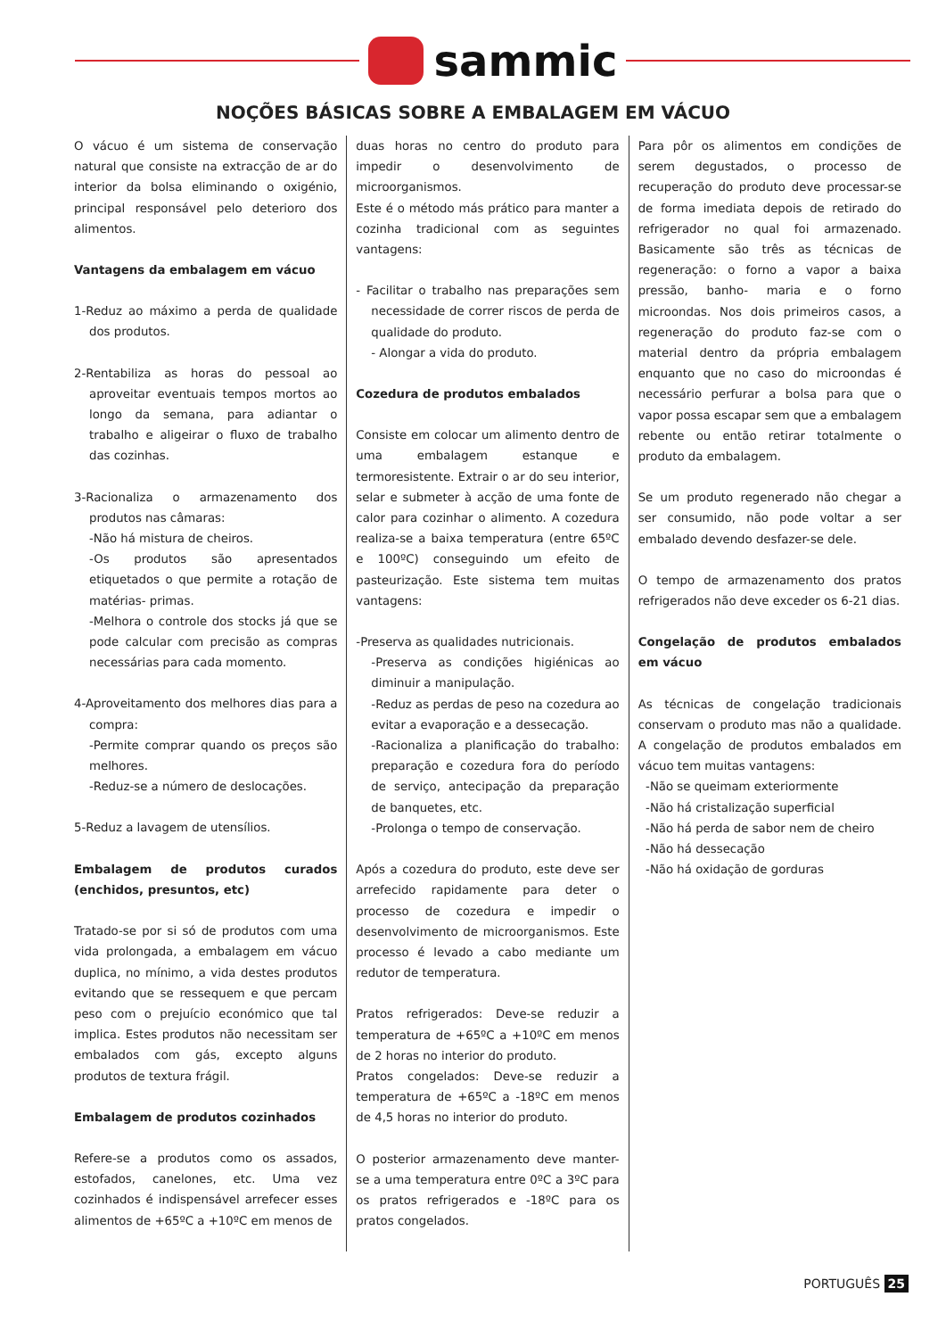sammic
NOÇÕES BÁSICAS SOBRE A EMBALAGEM EM VÁCUO
O vácuo é um sistema de conservação natural que consiste na extracção de ar do interior da bolsa eliminando o oxigénio, principal responsável pelo deterioro dos alimentos.
Vantagens da embalagem em vácuo
1-Reduz ao máximo a perda de qualidade dos produtos.
2-Rentabiliza as horas do pessoal ao aproveitar eventuais tempos mortos ao longo da semana, para adiantar o trabalho e aligeirar o fluxo de trabalho das cozinhas.
3-Racionaliza o armazenamento dos produtos nas câmaras:
-Não há mistura de cheiros.
-Os produtos são apresentados etiquetados o que permite a rotação de matérias- primas.
-Melhora o controle dos stocks já que se pode calcular com precisão as compras necessárias para cada momento.
4-Aproveitamento dos melhores dias para a compra:
-Permite comprar quando os preços são melhores.
-Reduz-se a número de deslocações.
5-Reduz a lavagem de utensílios.
Embalagem de produtos curados (enchidos, presuntos, etc)
Tratado-se por si só de produtos com uma vida prolongada, a embalagem em vácuo duplica, no mínimo, a vida destes produtos evitando que se ressequem e que percam peso com o prejuício económico que tal implica. Estes produtos não necessitam ser embalados com gás, excepto alguns produtos de textura frágil.
Embalagem de produtos cozinhados
Refere-se a produtos como os assados, estofados, canelones, etc. Uma vez cozinhados é indispensável arrefecer esses alimentos de +65ºC a +10ºC em menos de
duas horas no centro do produto para impedir o desenvolvimento de microorganismos.
Este é o método más prático para manter a cozinha tradicional com as seguintes vantagens:
- Facilitar o trabalho nas preparações sem necessidade de correr riscos de perda de qualidade do produto.
- Alongar a vida do produto.
Cozedura de produtos embalados
Consiste em colocar um alimento dentro de uma embalagem estanque e termoresistente. Extrair o ar do seu interior, selar e submeter à acção de uma fonte de calor para cozinhar o alimento. A cozedura realiza-se a baixa temperatura (entre 65ºC e 100ºC) conseguindo um efeito de pasteurização. Este sistema tem muitas vantagens:
-Preserva as qualidades nutricionais.
-Preserva as condições higiénicas ao diminuir a manipulação.
-Reduz as perdas de peso na cozedura ao evitar a evaporação e a dessecação.
-Racionaliza a planificação do trabalho: preparação e cozedura fora do período de serviço, antecipação da preparação de banquetes, etc.
-Prolonga o tempo de conservação.
Após a cozedura do produto, este deve ser arrefecido rapidamente para deter o processo de cozedura e impedir o desenvolvimento de microorganismos. Este processo é levado a cabo mediante um redutor de temperatura.
Pratos refrigerados: Deve-se reduzir a temperatura de +65ºC a +10ºC em menos de 2 horas no interior do produto.
Pratos congelados: Deve-se reduzir a temperatura de +65ºC a -18ºC em menos de 4,5 horas no interior do produto.
O posterior armazenamento deve manter-se a uma temperatura entre 0ºC a 3ºC para os pratos refrigerados e -18ºC para os pratos congelados.
Para pôr os alimentos em condições de serem degustados, o processo de recuperação do produto deve processar-se de forma imediata depois de retirado do refrigerador no qual foi armazenado. Basicamente são três as técnicas de regeneração: o forno a vapor a baixa pressão, banho- maria e o forno microondas. Nos dois primeiros casos, a regeneração do produto faz-se com o material dentro da própria embalagem enquanto que no caso do microondas é necessário perfurar a bolsa para que o vapor possa escapar sem que a embalagem rebente ou então retirar totalmente o produto da embalagem.
Se um produto regenerado não chegar a ser consumido, não pode voltar a ser embalado devendo desfazer-se dele.
O tempo de armazenamento dos pratos refrigerados não deve exceder os 6-21 dias.
Congelação de produtos embalados em vácuo
As técnicas de congelação tradicionais conservam o produto mas não a qualidade. A congelação de produtos embalados em vácuo tem muitas vantagens:
-Não se queimam exteriormente
-Não há cristalização superficial
-Não há perda de sabor nem de cheiro
-Não há dessecação
-Não há oxidação de gorduras
PORTUGUÊS 25